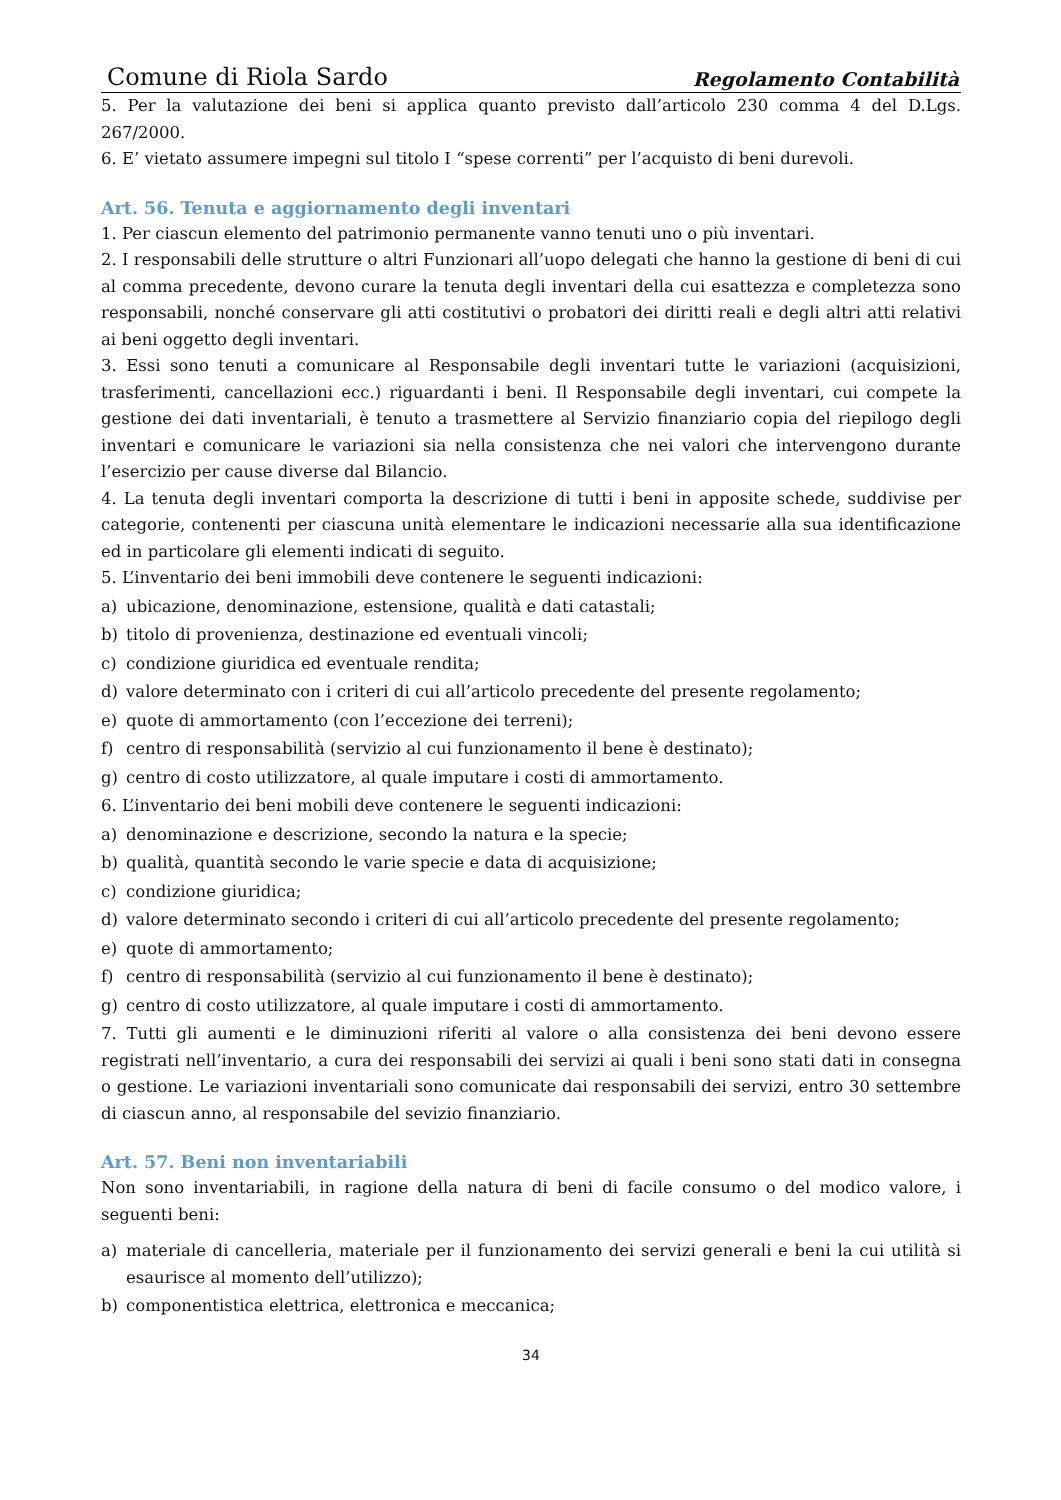Comune di Riola Sardo Regolamento Contabilità
5. Per la valutazione dei beni si applica quanto previsto dall’articolo 230 comma 4 del D.Lgs. 267/2000.
6. E’ vietato assumere impegni sul titolo I “spese correnti” per l’acquisto di beni durevoli.
Art. 56. Tenuta e aggiornamento degli inventari
1. Per ciascun elemento del patrimonio permanente vanno tenuti uno o più inventari.
2. I responsabili delle strutture o altri Funzionari all’uopo delegati che hanno la gestione di beni di cui al comma precedente, devono curare la tenuta degli inventari della cui esattezza e completezza sono responsabili, nonché conservare gli atti costitutivi o probatori dei diritti reali e degli altri atti relativi ai beni oggetto degli inventari.
3. Essi sono tenuti a comunicare al Responsabile degli inventari tutte le variazioni (acquisizioni, trasferimenti, cancellazioni ecc.) riguardanti i beni. Il Responsabile degli inventari, cui compete la gestione dei dati inventariali, è tenuto a trasmettere al Servizio finanziario copia del riepilogo degli inventari e comunicare le variazioni sia nella consistenza che nei valori che intervengono durante l’esercizio per cause diverse dal Bilancio.
4. La tenuta degli inventari comporta la descrizione di tutti i beni in apposite schede, suddivise per categorie, contenenti per ciascuna unità elementare le indicazioni necessarie alla sua identificazione ed in particolare gli elementi indicati di seguito.
5. L’inventario dei beni immobili deve contenere le seguenti indicazioni:
a) ubicazione, denominazione, estensione, qualità e dati catastali;
b) titolo di provenienza, destinazione ed eventuali vincoli;
c) condizione giuridica ed eventuale rendita;
d) valore determinato con i criteri di cui all’articolo precedente del presente regolamento;
e) quote di ammortamento (con l’eccezione dei terreni);
f) centro di responsabilità (servizio al cui funzionamento il bene è destinato);
g) centro di costo utilizzatore, al quale imputare i costi di ammortamento.
6. L’inventario dei beni mobili deve contenere le seguenti indicazioni:
a) denominazione e descrizione, secondo la natura e la specie;
b) qualità, quantità secondo le varie specie e data di acquisizione;
c) condizione giuridica;
d) valore determinato secondo i criteri di cui all’articolo precedente del presente regolamento;
e) quote di ammortamento;
f) centro di responsabilità (servizio al cui funzionamento il bene è destinato);
g) centro di costo utilizzatore, al quale imputare i costi di ammortamento.
7. Tutti gli aumenti e le diminuzioni riferiti al valore o alla consistenza dei beni devono essere registrati nell’inventario, a cura dei responsabili dei servizi ai quali i beni sono stati dati in consegna o gestione. Le variazioni inventariali sono comunicate dai responsabili dei servizi, entro 30 settembre di ciascun anno, al responsabile del sevizio finanziario.
Art. 57. Beni non inventariabili
Non sono inventariabili, in ragione della natura di beni di facile consumo o del modico valore, i seguenti beni:
a) materiale di cancelleria, materiale per il funzionamento dei servizi generali e beni la cui utilità si esaurisce al momento dell’utilizzo);
b) componentistica elettrica, elettronica e meccanica;
34